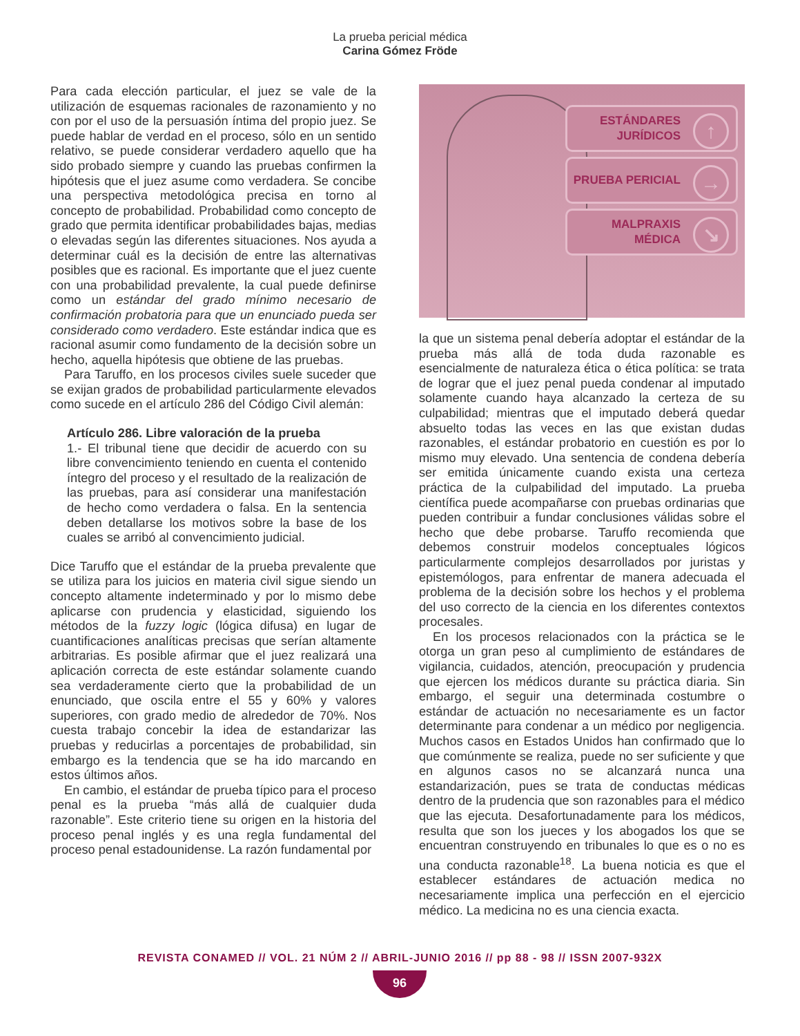La prueba pericial médica
Carina Gómez Fröde
Para cada elección particular, el juez se vale de la utilización de esquemas racionales de razonamiento y no con por el uso de la persuasión íntima del propio juez. Se puede hablar de verdad en el proceso, sólo en un sentido relativo, se puede considerar verdadero aquello que ha sido probado siempre y cuando las pruebas confirmen la hipótesis que el juez asume como verdadera. Se concibe una perspectiva metodológica precisa en torno al concepto de probabilidad. Probabilidad como concepto de grado que permita identificar probabilidades bajas, medias o elevadas según las diferentes situaciones. Nos ayuda a determinar cuál es la decisión de entre las alternativas posibles que es racional. Es importante que el juez cuente con una probabilidad prevalente, la cual puede definirse como un estándar del grado mínimo necesario de confirmación probatoria para que un enunciado pueda ser considerado como verdadero. Este estándar indica que es racional asumir como fundamento de la decisión sobre un hecho, aquella hipótesis que obtiene de las pruebas.
Para Taruffo, en los procesos civiles suele suceder que se exijan grados de probabilidad particularmente elevados como sucede en el artículo 286 del Código Civil alemán:
Artículo 286. Libre valoración de la prueba
1.- El tribunal tiene que decidir de acuerdo con su libre convencimiento teniendo en cuenta el contenido íntegro del proceso y el resultado de la realización de las pruebas, para así considerar una manifestación de hecho como verdadera o falsa. En la sentencia deben detallarse los motivos sobre la base de los cuales se arribó al convencimiento judicial.
Dice Taruffo que el estándar de la prueba prevalente que se utiliza para los juicios en materia civil sigue siendo un concepto altamente indeterminado y por lo mismo debe aplicarse con prudencia y elasticidad, siguiendo los métodos de la fuzzy logic (lógica difusa) en lugar de cuantificaciones analíticas precisas que serían altamente arbitrarias. Es posible afirmar que el juez realizará una aplicación correcta de este estándar solamente cuando sea verdaderamente cierto que la probabilidad de un enunciado, que oscila entre el 55 y 60% y valores superiores, con grado medio de alrededor de 70%. Nos cuesta trabajo concebir la idea de estandarizar las pruebas y reducirlas a porcentajes de probabilidad, sin embargo es la tendencia que se ha ido marcando en estos últimos años.
En cambio, el estándar de prueba típico para el proceso penal es la prueba “más allá de cualquier duda razonable”. Este criterio tiene su origen en la historia del proceso penal inglés y es una regla fundamental del proceso penal estadounidense. La razón fundamental por
ESTÁNDARES
JURÍDICOS
↑
PRUEBA PERICIAL →
MALPRAXIS
MÉDICA
↘
la que un sistema penal debería adoptar el estándar de la prueba más allá de toda duda razonable es esencialmente de naturaleza ética o ética política: se trata de lograr que el juez penal pueda condenar al imputado solamente cuando haya alcanzado la certeza de su culpabilidad; mientras que el imputado deberá quedar absuelto todas las veces en las que existan dudas razonables, el estándar probatorio en cuestión es por lo mismo muy elevado. Una sentencia de condena debería ser emitida únicamente cuando exista una certeza práctica de la culpabilidad del imputado. La prueba científica puede acompañarse con pruebas ordinarias que pueden contribuir a fundar conclusiones válidas sobre el hecho que debe probarse. Taruffo recomienda que debemos construir modelos conceptuales lógicos particularmente complejos desarrollados por juristas y epistemólogos, para enfrentar de manera adecuada el problema de la decisión sobre los hechos y el problema del uso correcto de la ciencia en los diferentes contextos procesales.
En los procesos relacionados con la práctica se le otorga un gran peso al cumplimiento de estándares de vigilancia, cuidados, atención, preocupación y prudencia que ejercen los médicos durante su práctica diaria. Sin embargo, el seguir una determinada costumbre o estándar de actuación no necesariamente es un factor determinante para condenar a un médico por negligencia. Muchos casos en Estados Unidos han confirmado que lo que comúnmente se realiza, puede no ser suficiente y que en algunos casos no se alcanzará nunca una estandarización, pues se trata de conductas médicas dentro de la prudencia que son razonables para el médico que las ejecuta. Desafortunadamente para los médicos, resulta que son los jueces y los abogados los que se encuentran construyendo en tribunales lo que es o no es una conducta razonable<sup>18</sup>. La buena noticia es que el establecer estándares de actuación medica no necesariamente implica una perfección en el ejercicio médico. La medicina no es una ciencia exacta.
REVISTA CONAMED // VOL. 21 NÚM 2 // ABRIL-JUNIO 2016 // pp 88 - 98 // ISSN 2007-932X
96